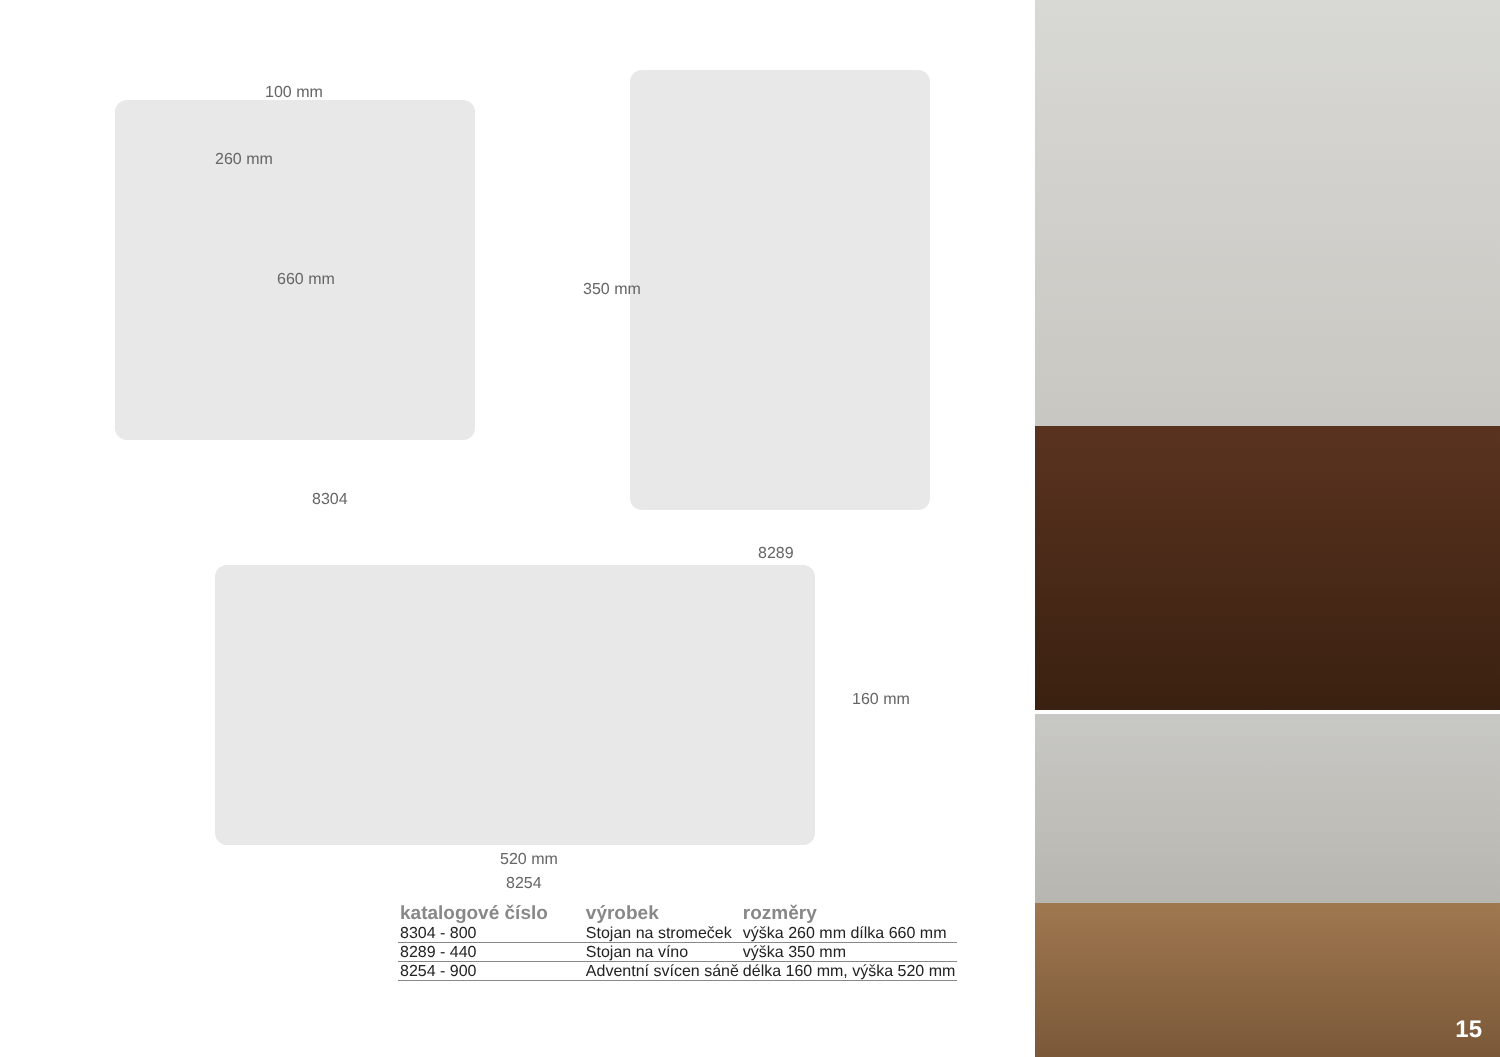100 mm
260 mm
660 mm
8304
350 mm
8289
160 mm
520 mm
8254
| katalogové číslo | výrobek | rozměry |
| --- | --- | --- |
| 8304 - 800 | Stojan na stromeček | výška 260 mm dílka 660 mm |
| 8289 - 440 | Stojan na víno | výška 350 mm |
| 8254 - 900 | Adventní svícen sáně | délka 160 mm, výška 520 mm |
15